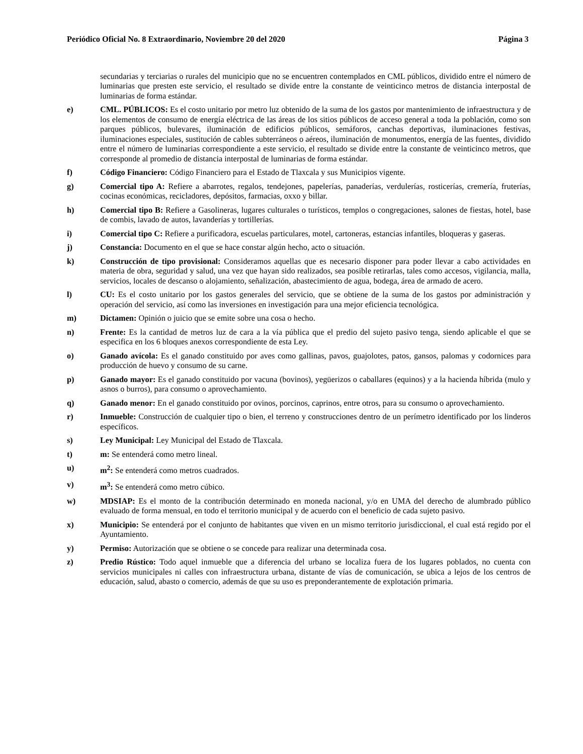Periódico Oficial No. 8 Extraordinario, Noviembre 20 del 2020 Página 3
secundarias y terciarias o rurales del municipio que no se encuentren contemplados en CML públicos, dividido entre el número de luminarias que presten este servicio, el resultado se divide entre la constante de veinticinco metros de distancia interpostal de luminarias de forma estándar.
e) CML. PÚBLICOS: Es el costo unitario por metro luz obtenido de la suma de los gastos por mantenimiento de infraestructura y de los elementos de consumo de energía eléctrica de las áreas de los sitios públicos de acceso general a toda la población, como son parques públicos, bulevares, iluminación de edificios públicos, semáforos, canchas deportivas, iluminaciones festivas, iluminaciones especiales, sustitución de cables subterráneos o aéreos, iluminación de monumentos, energía de las fuentes, dividido entre el número de luminarias correspondiente a este servicio, el resultado se divide entre la constante de veinticinco metros, que corresponde al promedio de distancia interpostal de luminarias de forma estándar.
f) Código Financiero: Código Financiero para el Estado de Tlaxcala y sus Municipios vigente.
g) Comercial tipo A: Refiere a abarrotes, regalos, tendejones, papelerías, panaderías, verdulerías, rosticerías, cremería, fruterías, cocinas económicas, recicladores, depósitos, farmacias, oxxo y billar.
h) Comercial tipo B: Refiere a Gasolineras, lugares culturales o turísticos, templos o congregaciones, salones de fiestas, hotel, base de combis, lavado de autos, lavanderías y tortillerías.
i) Comercial tipo C: Refiere a purificadora, escuelas particulares, motel, cartoneras, estancias infantiles, bloqueras y gaseras.
j) Constancia: Documento en el que se hace constar algún hecho, acto o situación.
k) Construcción de tipo provisional: Consideramos aquellas que es necesario disponer para poder llevar a cabo actividades en materia de obra, seguridad y salud, una vez que hayan sido realizados, sea posible retirarlas, tales como accesos, vigilancia, malla, servicios, locales de descanso o alojamiento, señalización, abastecimiento de agua, bodega, área de armado de acero.
l) CU: Es el costo unitario por los gastos generales del servicio, que se obtiene de la suma de los gastos por administración y operación del servicio, así como las inversiones en investigación para una mejor eficiencia tecnológica.
m) Dictamen: Opinión o juicio que se emite sobre una cosa o hecho.
n) Frente: Es la cantidad de metros luz de cara a la vía pública que el predio del sujeto pasivo tenga, siendo aplicable el que se especifica en los 6 bloques anexos correspondiente de esta Ley.
o) Ganado avícola: Es el ganado constituido por aves como gallinas, pavos, guajolotes, patos, gansos, palomas y codornices para producción de huevo y consumo de su carne.
p) Ganado mayor: Es el ganado constituido por vacuna (bovinos), yegüerizos o caballares (equinos) y a la hacienda híbrida (mulo y asnos o burros), para consumo o aprovechamiento.
q) Ganado menor: En el ganado constituido por ovinos, porcinos, caprinos, entre otros, para su consumo o aprovechamiento.
r) Inmueble: Construcción de cualquier tipo o bien, el terreno y construcciones dentro de un perímetro identificado por los linderos específicos.
s) Ley Municipal: Ley Municipal del Estado de Tlaxcala.
t) m: Se entenderá como metro lineal.
u) m<sup>2</sup>: Se entenderá como metros cuadrados.
v) m<sup>3</sup>: Se entenderá como metro cúbico.
w) MDSIAP: Es el monto de la contribución determinado en moneda nacional, y/o en UMA del derecho de alumbrado público evaluado de forma mensual, en todo el territorio municipal y de acuerdo con el beneficio de cada sujeto pasivo.
x) Municipio: Se entenderá por el conjunto de habitantes que viven en un mismo territorio jurisdiccional, el cual está regido por el Ayuntamiento.
y) Permiso: Autorización que se obtiene o se concede para realizar una determinada cosa.
z) Predio Rústico: Todo aquel inmueble que a diferencia del urbano se localiza fuera de los lugares poblados, no cuenta con servicios municipales ni calles con infraestructura urbana, distante de vías de comunicación, se ubica a lejos de los centros de educación, salud, abasto o comercio, además de que su uso es preponderantemente de explotación primaria.